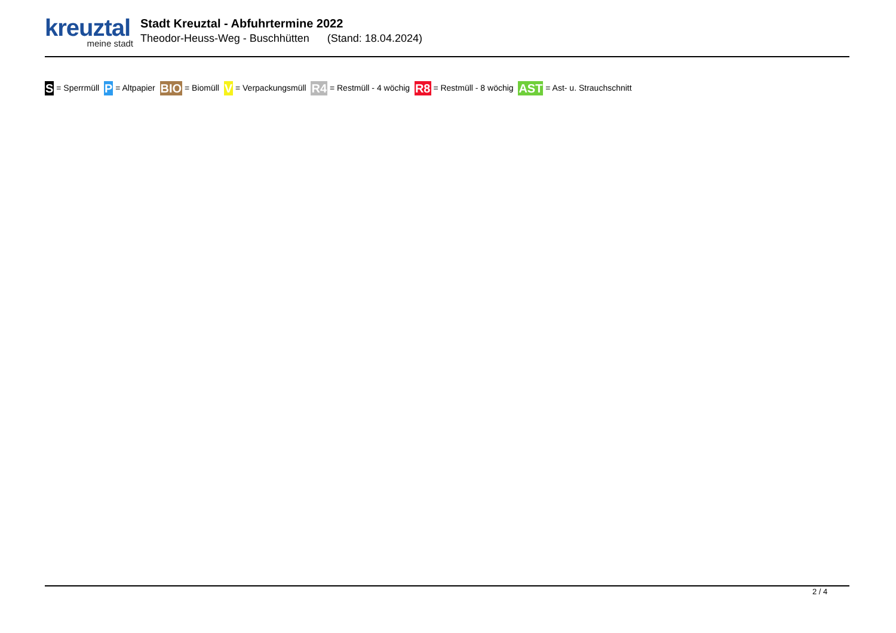kreuztal
meine stadt
Stadt Kreuztal - Abfuhrtermine 2022
Theodor-Heuss-Weg - Buschhütten (Stand: 18.04.2024)
S = Sperrmüll P = Altpapier BIO = Biomüll V = Verpackungsmüll R4 = Restmüll - 4 wöchig R8 = Restmüll - 8 wöchig AST = Ast- u. Strauchschnitt
2 / 4